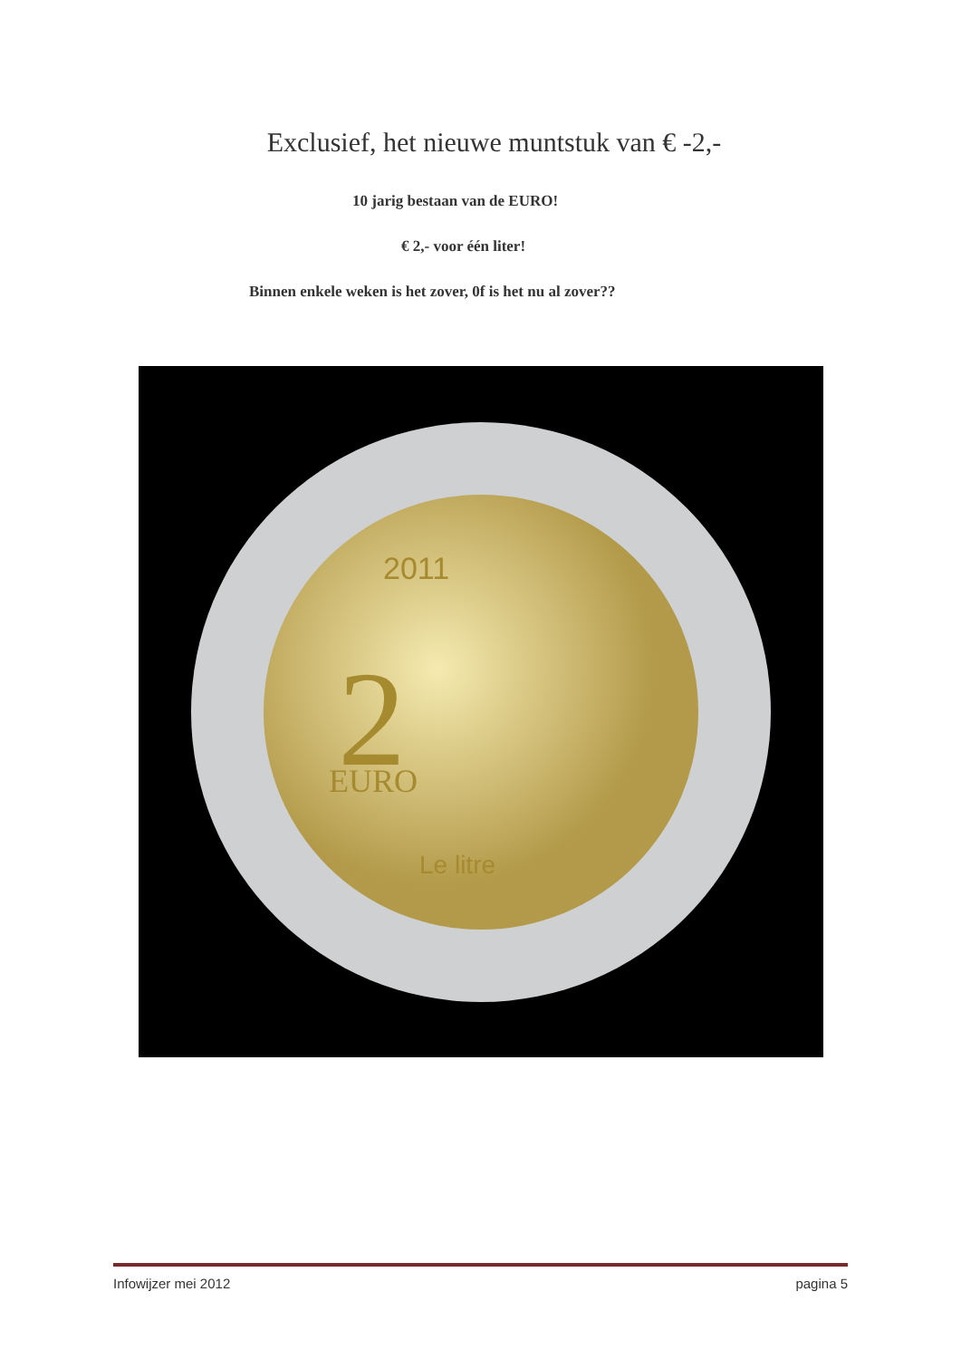Exclusief, het nieuwe muntstuk van € -2,-
10 jarig bestaan van de EURO!
€ 2,- voor één liter!
Binnen enkele weken is het zover, 0f is het nu al zover??
2011
2
EURO
Le litre
Infowijzer mei 2012 pagina 5